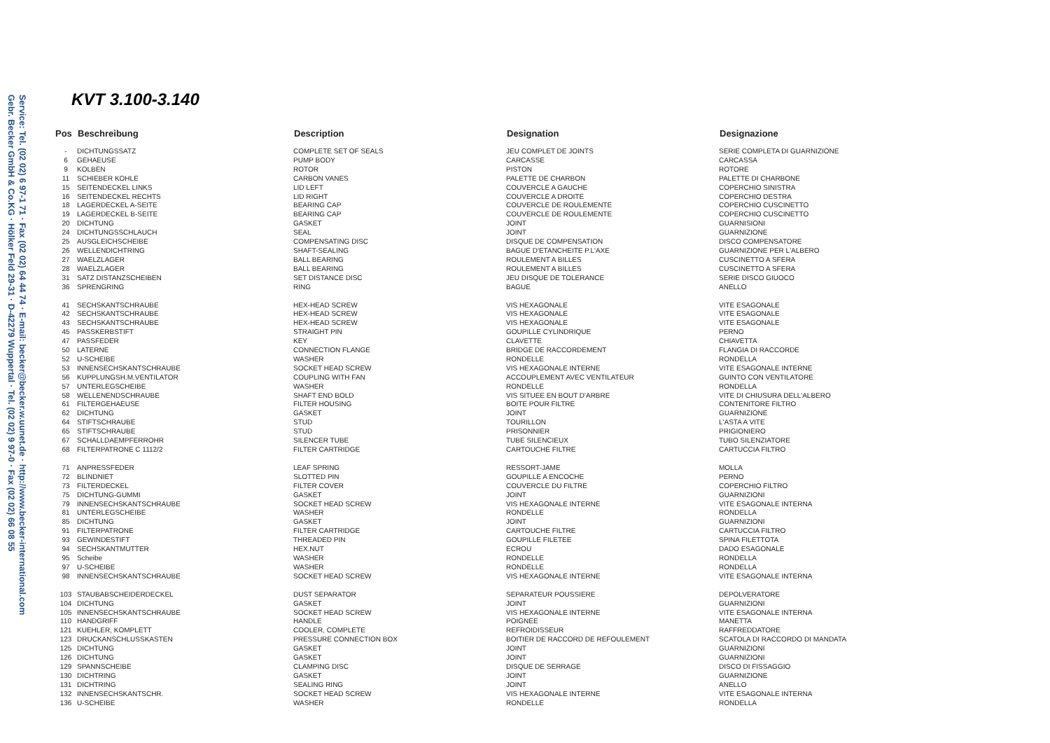Service: Tel. (02 02) 6 97-1 71 · Fax (02 02) 64 44 74 · E-mail: becker@becker.w.uunet.de · http://www.becker-international.com
Gebr. Becker GmbH & Co.KG · Hölker Feld 29-31 · D-42279 Wuppertal · Tel. (02 02) 9 97-0 · Fax (02 02) 66 08 55
KVT 3.100-3.140
| Pos | Beschreibung | Description | Designation | Designazione |
| --- | --- | --- | --- | --- |
| - | DICHTUNGSSATZ | COMPLETE SET OF SEALS | JEU COMPLET DE JOINTS | SERIE COMPLETA DI GUARNIZIONE |
| 6 | GEHAEUSE | PUMP BODY | CARCASSE | CARCASSA |
| 9 | KOLBEN | ROTOR | PISTON | ROTORE |
| 11 | SCHIEBER KOHLE | CARBON VANES | PALETTE DE CHARBON | PALETTE DI CHARBONE |
| 15 | SEITENDECKEL LINKS | LID LEFT | COUVERCLE A GAUCHE | COPERCHIO SINISTRA |
| 16 | SEITENDECKEL RECHTS | LID RIGHT | COUVERCLE A DROITE | COPERCHIO DESTRA |
| 18 | LAGERDECKEL A-SEITE | BEARING CAP | COUVERCLE DE ROULEMENTE | COPERCHIO CUSCINETTO |
| 19 | LAGERDECKEL B-SEITE | BEARING CAP | COUVERCLE DE ROULEMENTE | COPERCHIO CUSCINETTO |
| 20 | DICHTUNG | GASKET | JOINT | GUARNISIONI |
| 24 | DICHTUNGSSCHLAUCH | SEAL | JOINT | GUARNIZIONE |
| 25 | AUSGLEICHSCHEIBE | COMPENSATING DISC | DISQUE DE COMPENSATION | DISCO COMPENSATORE |
| 26 | WELLENDICHTRING | SHAFT-SEALING | BAGUE D'ETANCHEITE P.L'AXE | GUARNIZIONE PER L'ALBERO |
| 27 | WAELZLAGER | BALL BEARING | ROULEMENT A BILLES | CUSCINETTO A SFERA |
| 28 | WAELZLAGER | BALL BEARING | ROULEMENT A BILLES | CUSCINETTO A SFERA |
| 31 | SATZ DISTANZSCHEIBEN | SET DISTANCE DISC | JEU DISQUE DE TOLERANCE | SERIE DISCO GIUOCO |
| 36 | SPRENGRING | RING | BAGUE | ANELLO |
| 41 | SECHSKANTSCHRAUBE | HEX-HEAD SCREW | VIS HEXAGONALE | VITE ESAGONALE |
| 42 | SECHSKANTSCHRAUBE | HEX-HEAD SCREW | VIS HEXAGONALE | VITE ESAGONALE |
| 43 | SECHSKANTSCHRAUBE | HEX-HEAD SCREW | VIS HEXAGONALE | VITE ESAGONALE |
| 45 | PASSKERBSTIFT | STRAIGHT PIN | GOUPILLE CYLINDRIQUE | PERNO |
| 47 | PASSFEDER | KEY | CLAVETTE | CHIAVETTA |
| 50 | LATERNE | CONNECTION FLANGE | BRIDGE DE RACCORDEMENT | FLANGIA DI RACCORDE |
| 52 | U-SCHEIBE | WASHER | RONDELLE | RONDELLA |
| 53 | INNENSECHSKANTSCHRAUBE | SOCKET HEAD SCREW | VIS HEXAGONALE INTERNE | VITE ESAGONALE INTERNE |
| 56 | KUPPLUNGSH.M.VENTILATOR | COUPLING WITH FAN | ACCOUPLEMENT AVEC VENTILATEUR | GUINTO CON VENTILATORE |
| 57 | UNTERLEGSCHEIBE | WASHER | RONDELLE | RONDELLA |
| 58 | WELLENENDSCHRAUBE | SHAFT END BOLD | VIS SITUEE EN BOUT D'ARBRE | VITE DI CHIUSURA DELL'ALBERO |
| 61 | FILTERGEHAEUSE | FILTER HOUSING | BOITE POUR FILTRE | CONTENITORE FILTRO |
| 62 | DICHTUNG | GASKET | JOINT | GUARNIZIONE |
| 64 | STIFTSCHRAUBE | STUD | TOURILLON | L'ASTA A VITE |
| 65 | STIFTSCHRAUBE | STUD | PRISONNIER | PRIGIONIERO |
| 67 | SCHALLDAEMPFERROHR | SILENCER TUBE | TUBE SILENCIEUX | TUBO SILENZIATORE |
| 68 | FILTERPATRONE C 1112/2 | FILTER CARTRIDGE | CARTOUCHE FILTRE | CARTUCCIA FILTRO |
| 71 | ANPRESSFEDER | LEAF SPRING | RESSORT-JAME | MOLLA |
| 72 | BLINDNIET | SLOTTED PIN | GOUPILLE A ENCOCHE | PERNO |
| 73 | FILTERDECKEL | FILTER COVER | COUVERCLE DU FILTRE | COPERCHIO FILTRO |
| 75 | DICHTUNG-GUMMI | GASKET | JOINT | GUARNIZIONI |
| 79 | INNENSECHSKANTSCHRAUBE | SOCKET HEAD SCREW | VIS HEXAGONALE INTERNE | VITE ESAGONALE INTERNA |
| 81 | UNTERLEGSCHEIBE | WASHER | RONDELLE | RONDELLA |
| 85 | DICHTUNG | GASKET | JOINT | GUARNIZIONI |
| 91 | FILTERPATRONE | FILTER CARTRIDGE | CARTOUCHE FILTRE | CARTUCCIA FILTRO |
| 93 | GEWINDESTIFT | THREADED PIN | GOUPILLE FILETEE | SPINA FILETTOTA |
| 94 | SECHSKANTMUTTER | HEX.NUT | ECROU | DADO ESAGONALE |
| 95 | Scheibe | WASHER | RONDELLE | RONDELLA |
| 97 | U-SCHEIBE | WASHER | RONDELLE | RONDELLA |
| 98 | INNENSECHSKANTSCHRAUBE | SOCKET HEAD SCREW | VIS HEXAGONALE INTERNE | VITE ESAGONALE INTERNA |
| 103 | STAUBABSCHEIDERDECKEL | DUST SEPARATOR | SEPARATEUR POUSSIERE | DEPOLVERATORE |
| 104 | DICHTUNG | GASKET | JOINT | GUARNIZIONI |
| 105 | INNENSECHSKANTSCHRAUBE | SOCKET HEAD SCREW | VIS HEXAGONALE INTERNE | VITE ESAGONALE INTERNA |
| 110 | HANDGRIFF | HANDLE | POIGNEE | MANETTA |
| 121 | KUEHLER, KOMPLETT | COOLER, COMPLETE | REFROIDISSEUR | RAFFREDDATORE |
| 123 | DRUCKANSCHLUSSKASTEN | PRESSURE CONNECTION BOX | BOITIER DE RACCORD DE REFOULEMENT | SCATOLA DI RACCORDO DI MANDATA |
| 125 | DICHTUNG | GASKET | JOINT | GUARNIZIONI |
| 126 | DICHTUNG | GASKET | JOINT | GUARNIZIONI |
| 129 | SPANNSCHEIBE | CLAMPING DISC | DISQUE DE SERRAGE | DISCO DI FISSAGGIO |
| 130 | DICHTRING | GASKET | JOINT | GUARNIZIONE |
| 131 | DICHTRING | SEALING RING | JOINT | ANELLO |
| 132 | INNENSECHSKANTSCHR. | SOCKET HEAD SCREW | VIS HEXAGONALE INTERNE | VITE ESAGONALE INTERNA |
| 136 | U-SCHEIBE | WASHER | RONDELLE | RONDELLA |